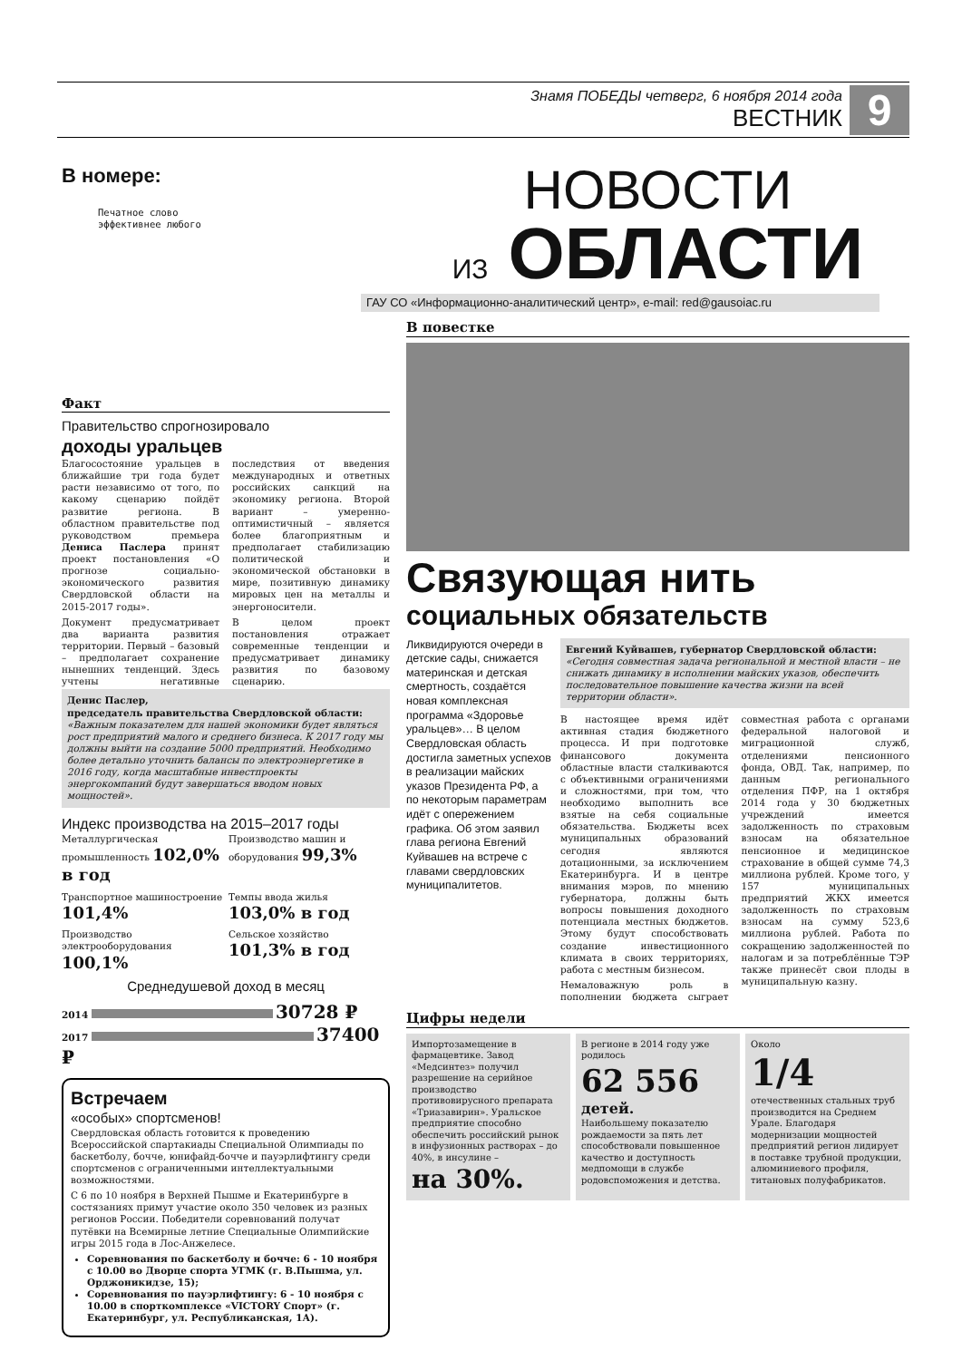Знамя ПОБЕДЫ четверг, 6 ноября 2014 года
ВЕСТНИК
9
В номере:
Печатное слово
эффективнее любого
Факт
Правительство спрогнозировало
доходы уральцев
Благосостояние уральцев в ближайшие три года будет расти независимо от того, по какому сценарию пойдёт развитие региона. В областном правительстве под руководством премьера Дениса Паслера принят проект постановления «О прогнозе социально-экономического развития Свердловской области на 2015-2017 годы».
Документ предусматривает два варианта развития территории. Первый – базовый – предполагает сохранение нынешних тенденций. Здесь учтены негативные последствия от введения международных и ответных российских санкций на экономику региона. Второй вариант – умеренно-оптимистичный – является более благоприятным и предполагает стабилизацию политической и экономической обстановки в мире, позитивную динамику мировых цен на металлы и энергоносители.
В целом проект постановления отражает современные тенденции и предусматривает динамику развития по базовому сценарию.
Денис Паслер,
председатель правительства Свердловской области:
«Важным показателем для нашей экономики будет являться рост предприятий малого и среднего бизнеса. К 2017 году мы должны выйти на создание 5000 предприятий. Необходимо более детально уточнить балансы по электроэнергетике в 2016 году, когда масштабные инвестпроекты энергокомпаний будут завершаться вводом новых мощностей».
Индекс производства на 2015–2017 годы
Металлургическая промышленность 102,0% в год
Производство машин и оборудования 99,3%
Транспортное машиностроение 101,4%
Темпы ввода жилья 103,0% в год
Производство электрооборудования 100,1%
Сельское хозяйство 101,3% в год
Среднедушевой доход в месяц
2014 30728 ₽
2017 37400 ₽
Встречаем
«особых» спортсменов!
Свердловская область готовится к проведению Всероссийской спартакиады Специальной Олимпиады по баскетболу, бочче, юнифайд-бочче и пауэрлифтингу среди спортсменов с ограниченными интеллектуальными возможностями.
С 6 по 10 ноября в Верхней Пышме и Екатеринбурге в состязаниях примут участие около 350 человек из разных регионов России. Победители соревнований получат путёвки на Всемирные летние Специальные Олимпийские игры 2015 года в Лос-Анжелесе.
Соревнования по баскетболу и бочче: 6 - 10 ноября с 10.00 во Дворце спорта УГМК (г. В.Пышма, ул. Орджоникидзе, 15);
Соревнования по пауэрлифтингу: 6 - 10 ноября с 10.00 в спорткомплексе «VICTORY Спорт» (г. Екатеринбург, ул. Республиканская, 1А).
НОВОСТИ
ИЗ ОБЛАСТИ
ГАУ СО «Информационно-аналитический центр», e-mail: red@gausoiac.ru
В повестке
Связующая нить
социальных обязательств
Ликвидируются очереди в детские сады, снижается материнская и детская смертность, создаётся новая комплексная программа «Здоровье уральцев»… В целом Свердловская область достигла заметных успехов в реализации майских указов Президента РФ, а по некоторым параметрам идёт с опережением графика. Об этом заявил глава региона Евгений Куйвашев на встрече с главами свердловских муниципалитетов.
Евгений Куйвашев, губернатор Свердловской области:
«Сегодня совместная задача региональной и местной власти – не снижать динамику в исполнении майских указов, обеспечить последовательное повышение качества жизни на всей территории области».
В настоящее время идёт активная стадия бюджетного процесса. И при подготовке финансового документа областные власти сталкиваются с объективными ограничениями и сложностями, при том, что необходимо выполнить все взятые на себя социальные обязательства. Бюджеты всех муниципальных образований сегодня являются дотационными, за исключением Екатеринбурга. И в центре внимания мэров, по мнению губернатора, должны быть вопросы повышения доходного потенциала местных бюджетов. Этому будут способствовать создание инвестиционного климата в своих территориях, работа с местным бизнесом.
Немаловажную роль в пополнении бюджета сыграет совместная работа с органами федеральной налоговой и миграционной служб, отделениями пенсионного фонда, ОВД. Так, например, по данным регионального отделения ПФР, на 1 октября 2014 года у 30 бюджетных учреждений имеется задолженность по страховым взносам на обязательное пенсионное и медицинское страхование в общей сумме 74,3 миллиона рублей. Кроме того, у 157 муниципальных предприятий ЖКХ имеется задолженность по страховым взносам на сумму 523,6 миллиона рублей. Работа по сокращению задолженностей по налогам и за потреблённые ТЭР также принесёт свои плоды в муниципальную казну.
Цифры недели
Импортозамещение в фармацевтике. Завод «Медсинтез» получил разрешение на серийное производство противовирусного препарата «Триазавирин». Уральское предприятие способно обеспечить российский рынок в инфузионных растворах – до 40%, в инсулине –
на 30%.
В регионе в 2014 году уже родилось
62 556
детей.
Наибольшему показателю рождаемости за пять лет способствовали повышенное качество и доступность медпомощи в службе родовспоможения и детства.
Около
1/4
отечественных стальных труб производится на Среднем Урале. Благодаря модернизации мощностей предприятий регион лидирует в поставке трубной продукции, алюминиевого профиля, титановых полуфабрикатов.